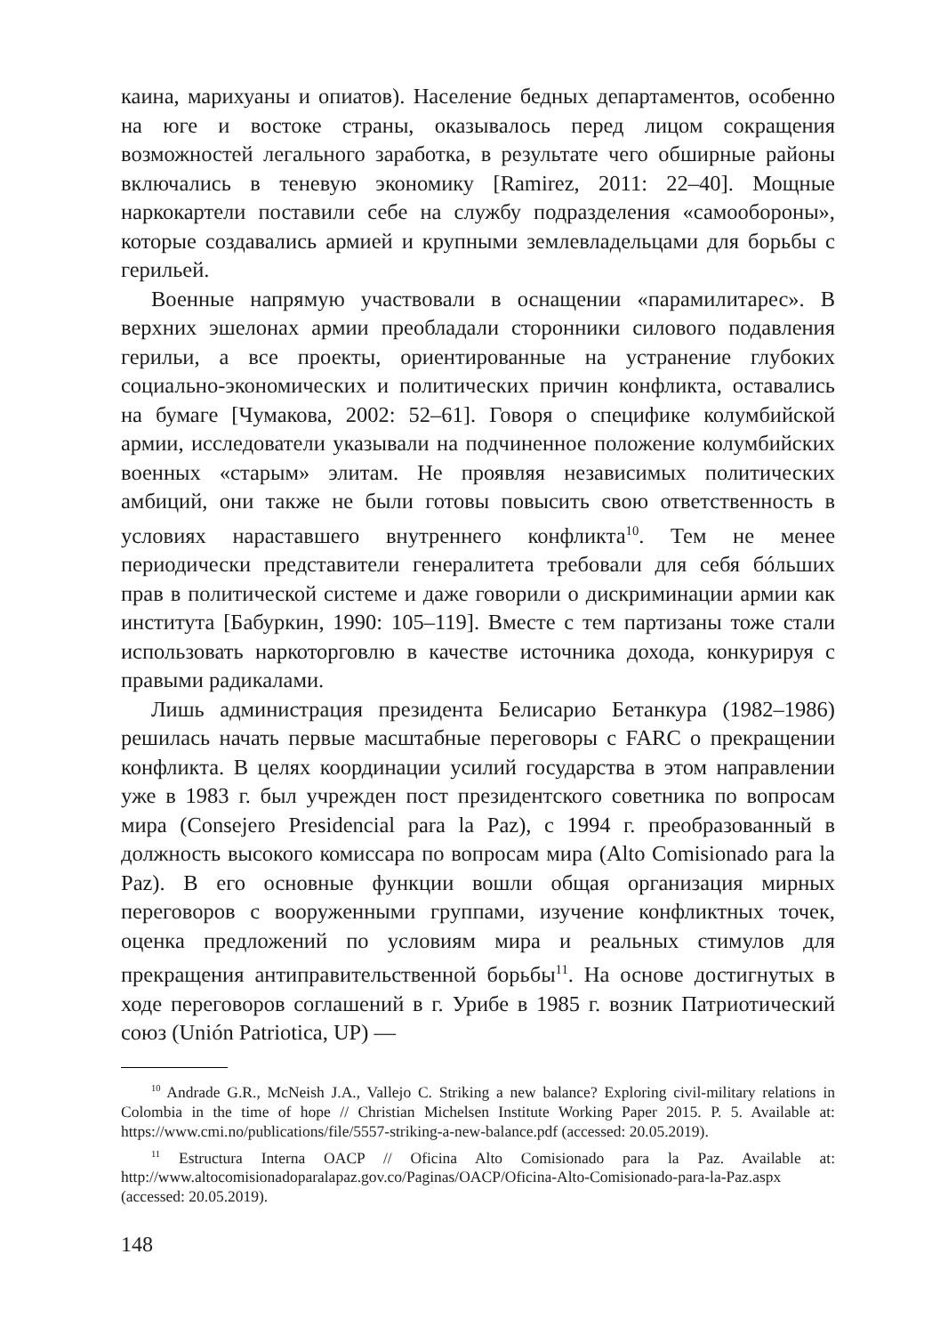каина, марихуаны и опиатов). Население бедных департаментов, особенно на юге и востоке страны, оказывалось перед лицом сокращения возможностей легального заработка, в результате чего обширные районы включались в теневую экономику [Ramirez, 2011: 22–40]. Мощные наркокартели поставили себе на службу подразделения «самообороны», которые создавались армией и крупными землевладельцами для борьбы с герильей.
Военные напрямую участвовали в оснащении «парамилитарес». В верхних эшелонах армии преобладали сторонники силового подавления герильи, а все проекты, ориентированные на устранение глубоких социально-экономических и политических причин конфликта, оставались на бумаге [Чумакова, 2002: 52–61]. Говоря о специфике колумбийской армии, исследователи указывали на подчиненное положение колумбийских военных «старым» элитам. Не проявляя независимых политических амбиций, они также не были готовы повысить свою ответственность в условиях нараставшего внутреннего конфликта<sup>10</sup>. Тем не менее периодически представители генералитета требовали для себя бóльших прав в политической системе и даже говорили о дискриминации армии как института [Бабуркин, 1990: 105–119]. Вместе с тем партизаны тоже стали использовать наркоторговлю в качестве источника дохода, конкурируя с правыми радикалами.
Лишь администрация президента Белисарио Бетанкура (1982–1986) решилась начать первые масштабные переговоры с FARC о прекращении конфликта. В целях координации усилий государства в этом направлении уже в 1983 г. был учрежден пост президентского советника по вопросам мира (Consejero Presidencial para la Paz), с 1994 г. преобразованный в должность высокого комиссара по вопросам мира (Alto Comisionado para la Paz). В его основные функции вошли общая организация мирных переговоров с вооруженными группами, изучение конфликтных точек, оценка предложений по условиям мира и реальных стимулов для прекращения антиправительственной борьбы<sup>11</sup>. На основе достигнутых в ходе переговоров соглашений в г. Урибе в 1985 г. возник Патриотический союз (Unión Patriotica, UP) —
<sup>10</sup> Andrade G.R., McNeish J.A., Vallejo C. Striking a new balance? Exploring civil-military relations in Colombia in the time of hope // Christian Michelsen Institute Working Paper 2015. P. 5. Available at: https://www.cmi.no/publications/file/5557-striking-a-new-balance.pdf (accessed: 20.05.2019).
<sup>11</sup> Estructura Interna OACP // Oficina Alto Comisionado para la Paz. Available at: http://www.altocomisionadoparalapaz.gov.co/Paginas/OACP/Oficina-Alto-Comisionado-para-la-Paz.aspx (accessed: 20.05.2019).
148